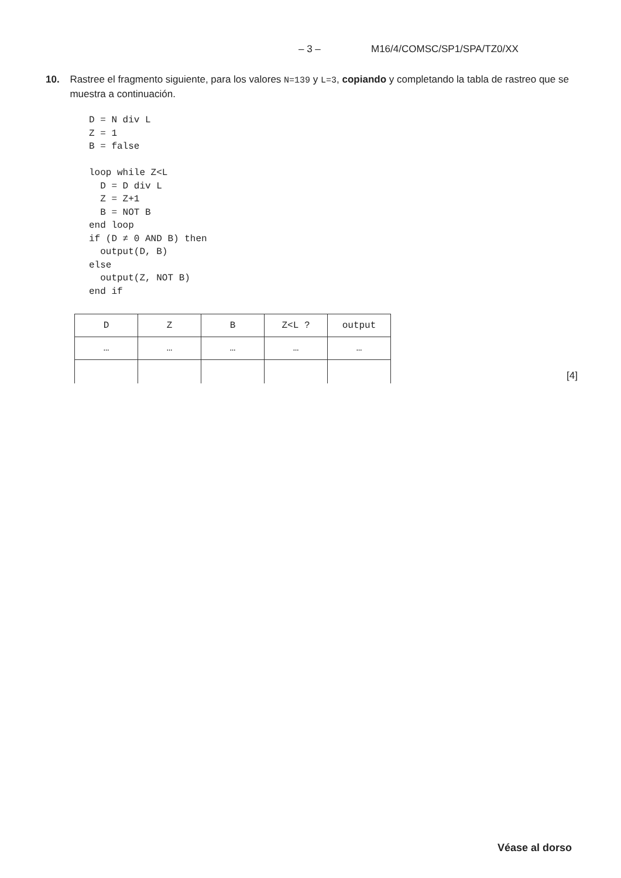– 3 – M16/4/COMSC/SP1/SPA/TZ0/XX
10. Rastree el fragmento siguiente, para los valores N=139 y L=3, copiando y completando la tabla de rastreo que se muestra a continuación.
D = N div L
Z = 1
B = false

loop while Z<L
  D = D div L
  Z = Z+1
  B = NOT B
end loop
if (D ≠ 0 AND B) then
  output(D, B)
else
  output(Z, NOT B)
end if
| D | Z | B | Z<L ? | output |
| … | … | … | … | … |
[4]
Véase al dorso